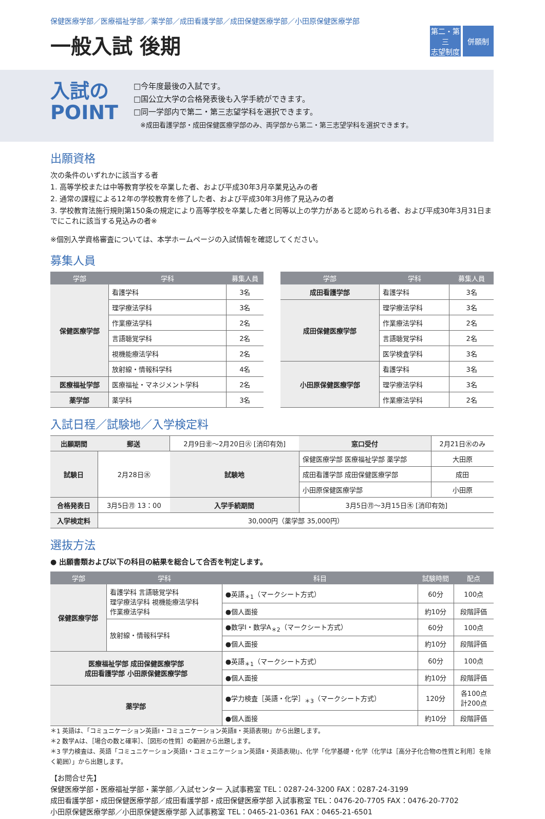保健医療学部／医療福祉学部／薬学部／成田看護学部／成田保健医療学部／小田原保健医療学部
一般入試 後期
第二・第三
志望制度
併願制
入試の
POINT
□今年度最後の入試です。
□国公立大学の合格発表後も入学手続ができます。
□同一学部内で第二・第三志望学科を選択できます。
　※成田看護学部・成田保健医療学部のみ、両学部から第二・第三志望学科を選択できます。
出願資格
次の条件のいずれかに該当する者
1. 高等学校または中等教育学校を卒業した者、および平成30年3月卒業見込みの者
2. 通常の課程による12年の学校教育を修了した者、および平成30年3月修了見込みの者
3. 学校教育法施行規則第150条の規定により高等学校を卒業した者と同等以上の学力があると認められる者、および平成30年3月31日までにこれに該当する見込みの者※
※個別入学資格審査については、本学ホームページの入試情報を確認してください。
募集人員
| 学部 | 学科 | 募集人員 |
| --- | --- | --- |
| 保健医療学部 | 看護学科 | 3名 |
| | 理学療法学科 | 3名 |
| | 作業療法学科 | 2名 |
| | 言語聴覚学科 | 2名 |
| | 視機能療法学科 | 2名 |
| | 放射線・情報科学科 | 4名 |
| 医療福祉学部 | 医療福祉・マネジメント学科 | 2名 |
| 薬学部 | 薬学科 | 3名 |
| 学部 | 学科 | 募集人員 |
| --- | --- | --- |
| 成田看護学部 | 看護学科 | 3名 |
| 成田保健医療学部 | 理学療法学科 | 3名 |
| | 作業療法学科 | 2名 |
| | 言語聴覚学科 | 2名 |
| | 医学検査学科 | 3名 |
| 小田原保健医療学部 | 看護学科 | 3名 |
| | 理学療法学科 | 3名 |
| | 作業療法学科 | 2名 |
入試日程／試験地／入学検定料
| 出願期間 | 郵送 | 2月9日㊎～2月20日㊋ [消印有効] | | 窓口受付 | 2月21日㊌のみ | |
| 試験日 | 2月28日㊌ | | 試験地 | 保健医療学部 医療福祉学部 薬学部 | | 大田原 |
| | | | | 成田看護学部 成田保健医療学部 | | 成田 |
| | | | | 小田原保健医療学部 | | 小田原 |
| 合格発表日 | 3月5日㊊ 13：00 | | 入学手続期間 | 3月5日㊊～3月15日㊍ [消印有効] | | |
| 入学検定料 | 30,000円（薬学部 35,000円） | | | | | |
選抜方法
● 出願書類および以下の科目の結果を総合して合否を判定します。
| 学部 | 学科 | 科目 | 試験時間 | 配点 |
| --- | --- | --- | --- | --- |
| 保健医療学部 | 看護学科 言語聴覚学科 理学療法学科 視機能療法学科 作業療法学科 | ●英語<sub>＊1</sub>（マークシート方式） | 60分 | 100点 |
| | | ●個人面接 | 約10分 | 段階評価 |
| | 放射線・情報科学科 | ●数学Ⅰ・数学A<sub>＊2</sub>（マークシート方式） | 60分 | 100点 |
| | | ●個人面接 | 約10分 | 段階評価 |
| 医療福祉学部 成田保健医療学部 成田看護学部 小田原保健医療学部 | | ●英語<sub>＊1</sub>（マークシート方式） | 60分 | 100点 |
| | | ●個人面接 | 約10分 | 段階評価 |
| 薬学部 | | ●学力検査［英語・化学］<sub>＊3</sub>（マークシート方式） | 120分 | 各100点 計200点 |
| | | ●個人面接 | 約10分 | 段階評価 |
＊1 英語は、「コミュニケーション英語Ⅰ・コミュニケーション英語Ⅱ・英語表現Ⅰ」から出題します。
＊2 数学Aは、［場合の数と確率］、［図形の性質］の範囲から出題します。
＊3 学力検査は、英語「コミュニケーション英語Ⅰ・コミュニケーション英語Ⅱ・英語表現Ⅰ」、化学「化学基礎・化学（化学は［高分子化合物の性質と利用］を除く範囲）」から出題します。
【お問合せ先】
保健医療学部・医療福祉学部・薬学部／入試センター 入試事務室 TEL：0287-24-3200 FAX：0287-24-3199
成田看護学部・成田保健医療学部／成田看護学部・成田保健医療学部 入試事務室 TEL：0476-20-7705 FAX：0476-20-7702
小田原保健医療学部／小田原保健医療学部 入試事務室 TEL：0465-21-0361 FAX：0465-21-6501